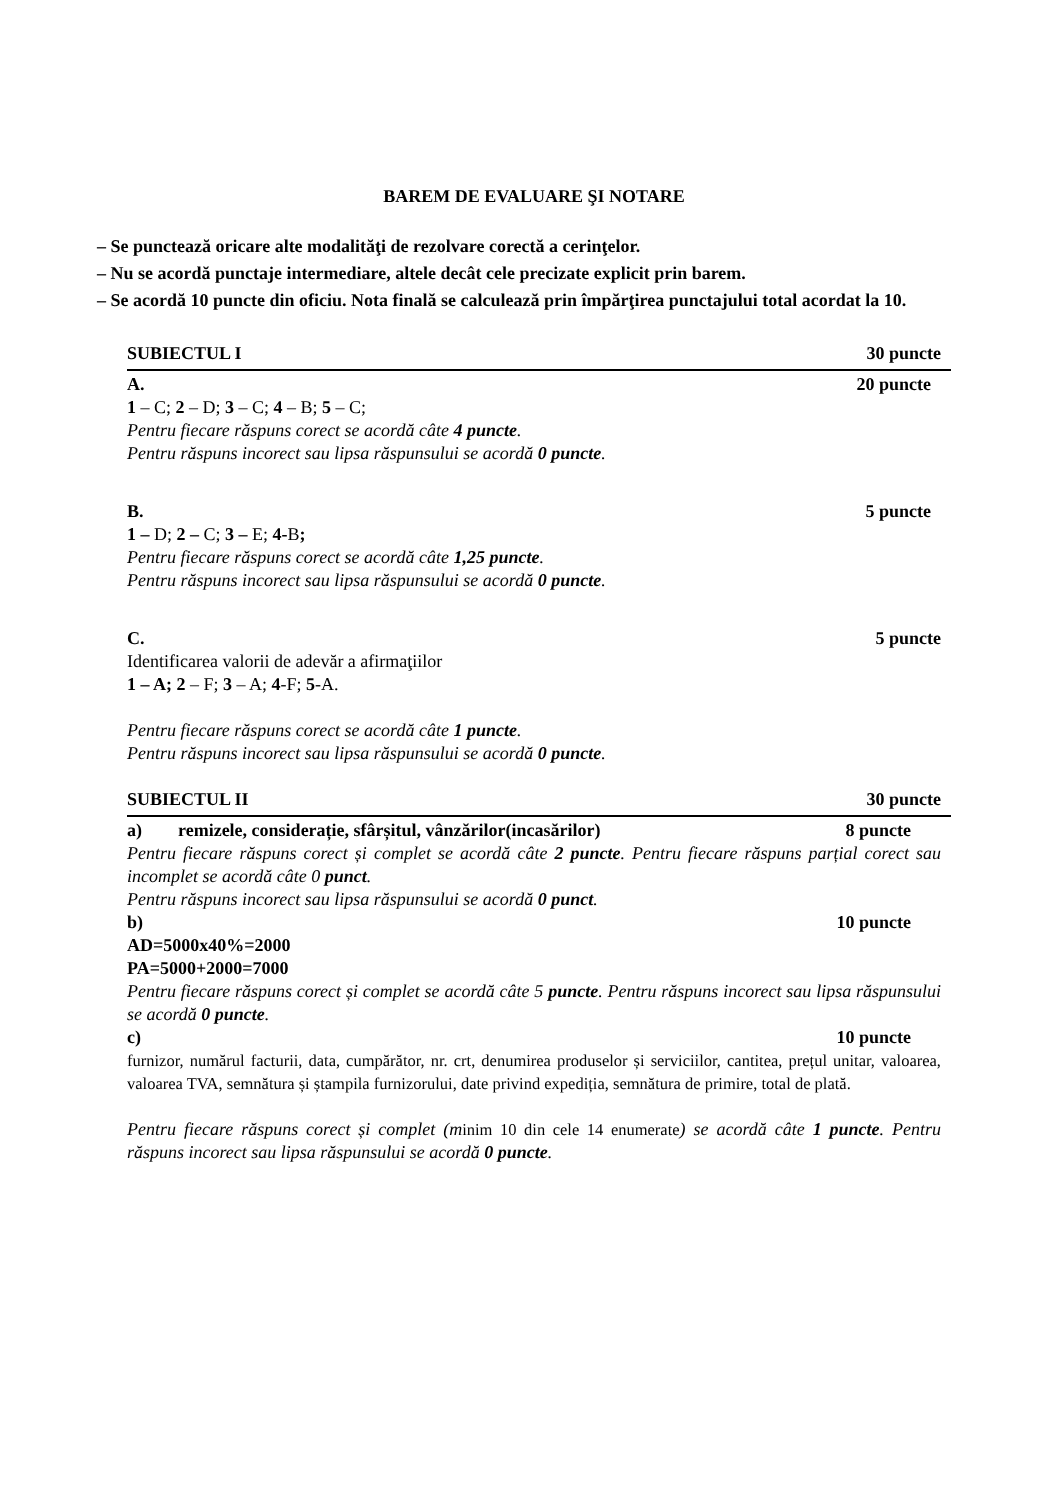BAREM DE EVALUARE ŞI NOTARE
– Se punctează oricare alte modalităţi de rezolvare corectă a cerinţelor.
– Nu se acordă punctaje intermediare, altele decât cele precizate explicit prin barem.
– Se acordă 10 puncte din oficiu. Nota finală se calculează prin împărţirea punctajului total acordat la 10.
SUBIECTUL I 30 puncte
A. 20 puncte
1 – C; 2 – D; 3 – C; 4 – B; 5 – C;
Pentru fiecare răspuns corect se acordă câte 4 puncte.
Pentru răspuns incorect sau lipsa răspunsului se acordă 0 puncte.
B. 5 puncte
1 – D; 2 – C; 3 – E; 4-B;
Pentru fiecare răspuns corect se acordă câte 1,25 puncte.
Pentru răspuns incorect sau lipsa răspunsului se acordă 0 puncte.
C. 5 puncte
Identificarea valorii de adevăr a afirmaţiilor
1 – A; 2 – F; 3 – A; 4-F; 5-A.
Pentru fiecare răspuns corect se acordă câte 1 puncte.
Pentru răspuns incorect sau lipsa răspunsului se acordă 0 puncte.
SUBIECTUL II 30 puncte
a) remizele, considerație, sfârșitul, vânzărilor(incasărilor) 8 puncte
Pentru fiecare răspuns corect și complet se acordă câte 2 puncte. Pentru fiecare răspuns parțial corect sau incomplet se acordă câte 0 punct.
Pentru răspuns incorect sau lipsa răspunsului se acordă 0 punct.
b) 10 puncte
AD=5000x40%=2000
PA=5000+2000=7000
Pentru fiecare răspuns corect și complet se acordă câte 5 puncte. Pentru răspuns incorect sau lipsa răspunsului se acordă 0 puncte.
c) 10 puncte
furnizor, numărul facturii, data, cumpărător, nr. crt, denumirea produselor și serviciilor, cantitea, prețul unitar, valoarea, valoarea TVA, semnătura și ștampila furnizorului, date privind expediția, semnătura de primire, total de plată.
Pentru fiecare răspuns corect și complet (m inim 10 din cele 14 enumerate) se acordă câte 1 puncte. Pentru răspuns incorect sau lipsa răspunsului se acordă 0 puncte.